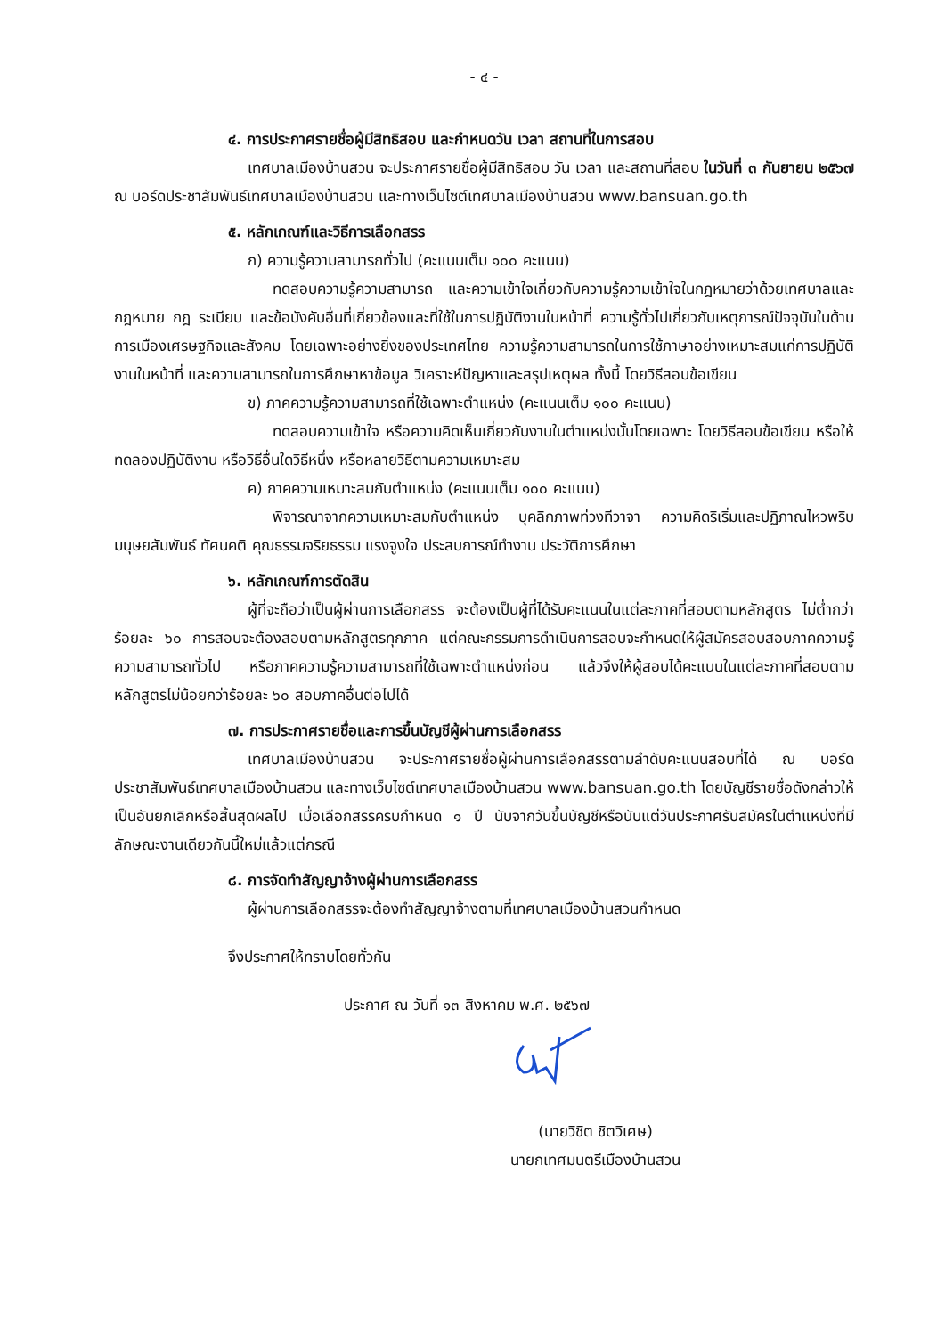- ๔ -
๔. การประกาศรายชื่อผู้มีสิทธิสอบ และกำหนดวัน เวลา สถานที่ในการสอบ
เทศบาลเมืองบ้านสวน จะประกาศรายชื่อผู้มีสิทธิสอบ วัน เวลา และสถานที่สอบ ในวันที่ ๓ กันยายน ๒๕๖๗ ณ บอร์ดประชาสัมพันธ์เทศบาลเมืองบ้านสวน และทางเว็บไซต์เทศบาลเมืองบ้านสวน www.bansuan.go.th
๕. หลักเกณฑ์และวิธีการเลือกสรร
ก) ความรู้ความสามารถทั่วไป (คะแนนเต็ม ๑๐๐ คะแนน)
ทดสอบความรู้ความสามารถ และความเข้าใจเกี่ยวกับความรู้ความเข้าใจในกฎหมายว่าด้วยเทศบาลและกฎหมาย กฎ ระเบียบ และข้อบังคับอื่นที่เกี่ยวข้องและที่ใช้ในการปฏิบัติงานในหน้าที่ ความรู้ทั่วไปเกี่ยวกับเหตุการณ์ปัจจุบันในด้านการเมืองเศรษฐกิจและสังคม โดยเฉพาะอย่างยิ่งของประเทศไทย ความรู้ความสามารถในการใช้ภาษาอย่างเหมาะสมแก่การปฏิบัติงานในหน้าที่ และความสามารถในการศึกษาหาข้อมูล วิเคราะห์ปัญหาและสรุปเหตุผล ทั้งนี้ โดยวิธีสอบข้อเขียน
ข) ภาคความรู้ความสามารถที่ใช้เฉพาะตำแหน่ง (คะแนนเต็ม ๑๐๐ คะแนน)
ทดสอบความเข้าใจ หรือความคิดเห็นเกี่ยวกับงานในตำแหน่งนั้นโดยเฉพาะ โดยวิธีสอบข้อเขียน หรือให้ทดลองปฏิบัติงาน หรือวิธีอื่นใดวิธีหนึ่ง หรือหลายวิธีตามความเหมาะสม
ค) ภาคความเหมาะสมกับตำแหน่ง (คะแนนเต็ม ๑๐๐ คะแนน)
พิจารณาจากความเหมาะสมกับตำแหน่ง บุคลิกภาพท่วงทีวาจา ความคิดริเริ่มและปฏิภาณไหวพริบ มนุษยสัมพันธ์ ทัศนคติ คุณธรรมจริยธรรม แรงจูงใจ ประสบการณ์ทำงาน ประวัติการศึกษา
๖. หลักเกณฑ์การตัดสิน
ผู้ที่จะถือว่าเป็นผู้ผ่านการเลือกสรร จะต้องเป็นผู้ที่ได้รับคะแนนในแต่ละภาคที่สอบตามหลักสูตร ไม่ต่ำกว่าร้อยละ ๖๐ การสอบจะต้องสอบตามหลักสูตรทุกภาค แต่คณะกรรมการดำเนินการสอบจะกำหนดให้ผู้สมัครสอบสอบภาคความรู้ความสามารถทั่วไป หรือภาคความรู้ความสามารถที่ใช้เฉพาะตำแหน่งก่อน แล้วจึงให้ผู้สอบได้คะแนนในแต่ละภาคที่สอบตามหลักสูตรไม่น้อยกว่าร้อยละ ๖๐ สอบภาคอื่นต่อไปได้
๗. การประกาศรายชื่อและการขึ้นบัญชีผู้ผ่านการเลือกสรร
เทศบาลเมืองบ้านสวน จะประกาศรายชื่อผู้ผ่านการเลือกสรรตามลำดับคะแนนสอบที่ได้ ณ บอร์ดประชาสัมพันธ์เทศบาลเมืองบ้านสวน และทางเว็บไซต์เทศบาลเมืองบ้านสวน www.bansuan.go.th โดยบัญชีรายชื่อดังกล่าวให้เป็นอันยกเลิกหรือสิ้นสุดผลไป เมื่อเลือกสรรครบกำหนด ๑ ปี นับจากวันขึ้นบัญชีหรือนับแต่วันประกาศรับสมัครในตำแหน่งที่มีลักษณะงานเดียวกันนี้ใหม่แล้วแต่กรณี
๘. การจัดทำสัญญาจ้างผู้ผ่านการเลือกสรร
ผู้ผ่านการเลือกสรรจะต้องทำสัญญาจ้างตามที่เทศบาลเมืองบ้านสวนกำหนด
จึงประกาศให้ทราบโดยทั่วกัน
ประกาศ ณ วันที่ ๑๓ สิงหาคม พ.ศ. ๒๕๖๗
(นายวิชิต ชิตวิเศษ)
นายกเทศมนตรีเมืองบ้านสวน